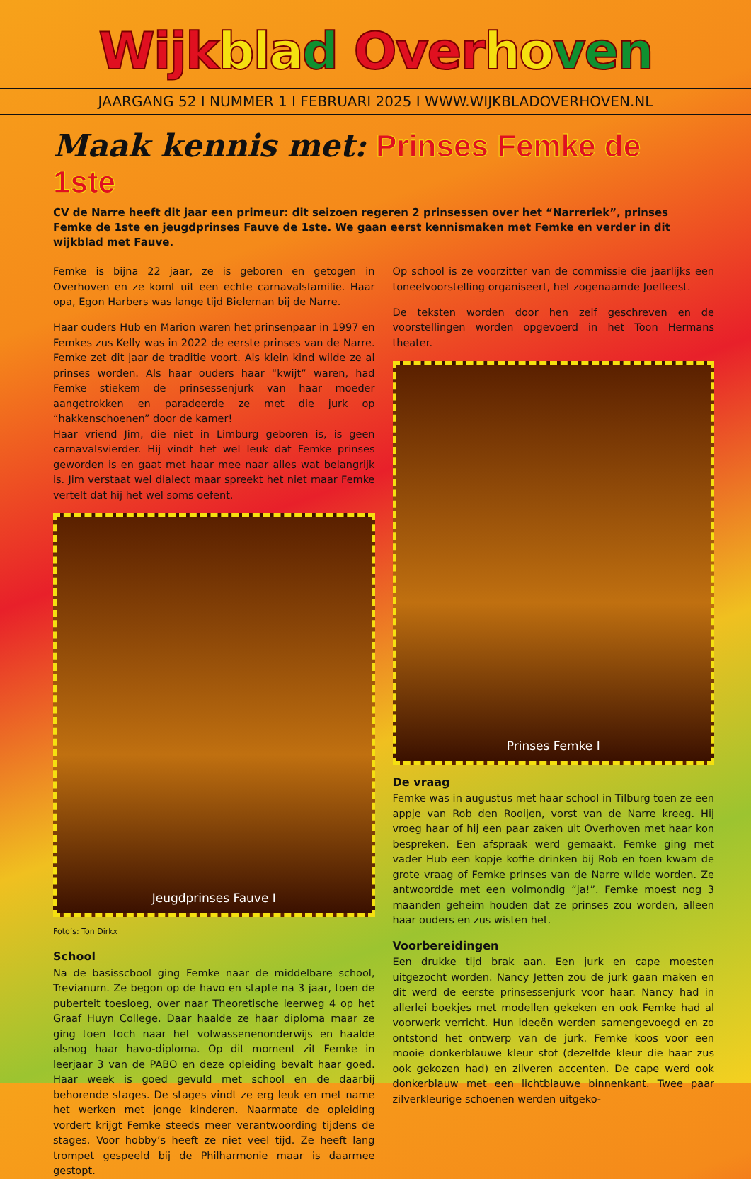Wijkbla d Overho ven
JAARGANG 52 I NUMMER 1 I FEBRUARI 2025 I WWW.WIJKBLADOVERHOVEN.NL
Maak kennis met: Prinses Femke de 1ste
CV de Narre heeft dit jaar een primeur: dit seizoen regeren 2 prinsessen over het “Narreriek”, prinses Femke de 1ste en jeugdprinses Fauve de 1ste. We gaan eerst kennismaken met Femke en verder in dit wijkblad met Fauve.
Femke is bijna 22 jaar, ze is geboren en getogen in Overhoven en ze komt uit een echte carnavalsfamilie. Haar opa, Egon Harbers was lange tijd Bieleman bij de Narre.
Haar ouders Hub en Marion waren het prinsenpaar in 1997 en Femkes zus Kelly was in 2022 de eerste prinses van de Narre. Femke zet dit jaar de traditie voort. Als klein kind wilde ze al prinses worden. Als haar ouders haar “kwijt” waren, had Femke stiekem de prinsessenjurk van haar moeder aangetrokken en paradeerde ze met die jurk op “hakkenschoenen” door de kamer!
Haar vriend Jim, die niet in Limburg geboren is, is geen carnavalsvierder. Hij vindt het wel leuk dat Femke prinses geworden is en gaat met haar mee naar alles wat belangrijk is. Jim verstaat wel dialect maar spreekt het niet maar Femke vertelt dat hij het wel soms oefent.
Jeugdprinses Fauve I
Foto’s: Ton Dirkx
School
Na de basisscbool ging Femke naar de middelbare school, Trevianum. Ze begon op de havo en stapte na 3 jaar, toen de puberteit toesloeg, over naar Theoretische leerweg 4 op het Graaf Huyn College. Daar haalde ze haar diploma maar ze ging toen toch naar het volwassenenonderwijs en haalde alsnog haar havo-diploma. Op dit moment zit Femke in leerjaar 3 van de PABO en deze opleiding bevalt haar goed. Haar week is goed gevuld met school en de daarbij behorende stages. De stages vindt ze erg leuk en met name het werken met jonge kinderen. Naarmate de opleiding vordert krijgt Femke steeds meer verantwoording tijdens de stages. Voor hobby’s heeft ze niet veel tijd. Ze heeft lang trompet gespeeld bij de Philharmonie maar is daarmee gestopt.
Op school is ze voorzitter van de commissie die jaarlijks een toneelvoorstelling organiseert, het zogenaamde Joelfeest.
De teksten worden door hen zelf geschreven en de voorstellingen worden opgevoerd in het Toon Hermans theater.
Prinses Femke I
De vraag
Femke was in augustus met haar school in Tilburg toen ze een appje van Rob den Rooijen, vorst van de Narre kreeg. Hij vroeg haar of hij een paar zaken uit Overhoven met haar kon bespreken. Een afspraak werd gemaakt. Femke ging met vader Hub een kopje koffie drinken bij Rob en toen kwam de grote vraag of Femke prinses van de Narre wilde worden. Ze antwoordde met een volmondig “ja!”. Femke moest nog 3 maanden geheim houden dat ze prinses zou worden, alleen haar ouders en zus wisten het.
Voorbereidingen
Een drukke tijd brak aan. Een jurk en cape moesten uitgezocht worden. Nancy Jetten zou de jurk gaan maken en dit werd de eerste prinsessenjurk voor haar. Nancy had in allerlei boekjes met modellen gekeken en ook Femke had al voorwerk verricht. Hun ideeën werden samengevoegd en zo ontstond het ontwerp van de jurk. Femke koos voor een mooie donkerblauwe kleur stof (dezelfde kleur die haar zus ook gekozen had) en zilveren accenten. De cape werd ook donkerblauw met een lichtblauwe binnenkant. Twee paar zilverkleurige schoenen werden uitgeko-